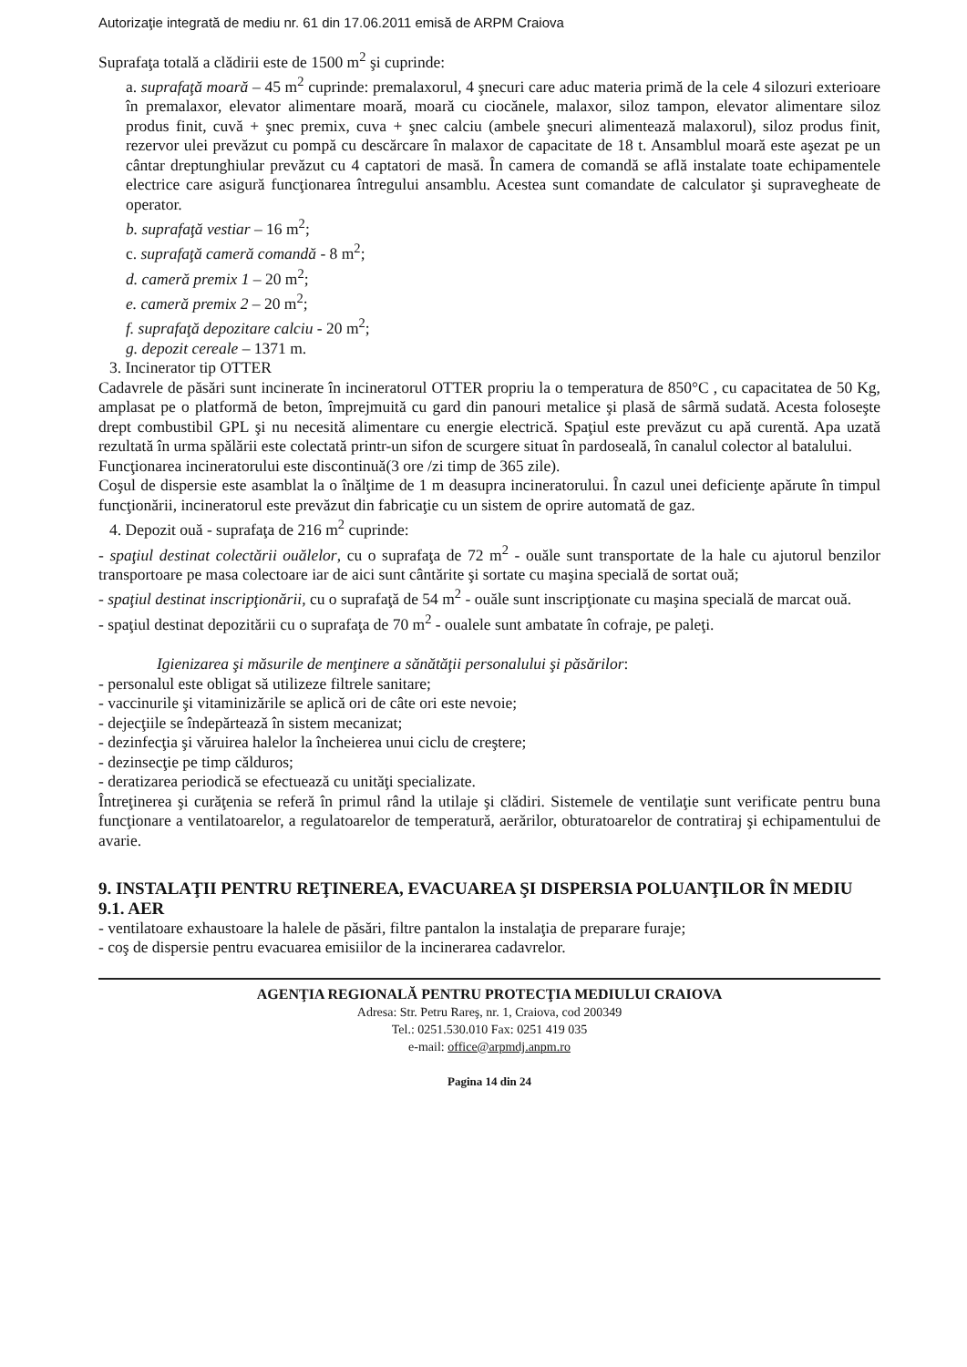Autorizaţie integrată de mediu nr. 61 din 17.06.2011 emisă de ARPM Craiova
Suprafaţa totală a clădirii este de 1500 m<sup>2</sup> şi cuprinde:
a. suprafaţă moară – 45 m<sup>2</sup> cuprinde: premalaxorul, 4 şnecuri care aduc materia primă de la cele 4 silozuri exterioare în premalaxor, elevator alimentare moară, moară cu ciocănele, malaxor, siloz tampon, elevator alimentare siloz produs finit, cuvă + şnec premix, cuva + şnec calciu (ambele şnecuri alimentează malaxorul), siloz produs finit, rezervor ulei prevăzut cu pompă cu descărcare în malaxor de capacitate de 18 t. Ansamblul moară este aşezat pe un cântar dreptunghiular prevăzut cu 4 captatori de masă. În camera de comandă se află instalate toate echipamentele electrice care asigură funcţionarea întregului ansamblu. Acestea sunt comandate de calculator şi supravegheate de operator.
b. suprafaţă vestiar – 16 m<sup>2</sup>;
c. suprafaţă cameră comandă - 8 m<sup>2</sup>;
d. cameră premix 1 – 20 m<sup>2</sup>;
e. cameră premix 2 – 20 m<sup>2</sup>;
f. suprafaţă depozitare calciu - 20 m<sup>2</sup>;
g. depozit cereale – 1371 m.
3. Incinerator tip OTTER
Cadavrele de păsări sunt incinerate în incineratorul OTTER propriu la o temperatura de 850°C , cu capacitatea de 50 Kg, amplasat pe o platformă de beton, împrejmuită cu gard din panouri metalice şi plasă de sârmă sudată. Acesta foloseşte drept combustibil GPL şi nu necesită alimentare cu energie electrică. Spaţiul este prevăzut cu apă curentă. Apa uzată rezultată în urma spălării este colectată printr-un sifon de scurgere situat în pardoseală, în canalul colector al batalului.
Funcţionarea incineratorului este discontinuă(3 ore /zi timp de 365 zile).
Coşul de dispersie este asamblat la o înălţime de 1 m deasupra incineratorului. În cazul unei deficienţe apărute în timpul funcţionării, incineratorul este prevăzut din fabricaţie cu un sistem de oprire automată de gaz.
4. Depozit ouă - suprafaţa de 216 m<sup>2</sup> cuprinde:
- spaţiul destinat colectării ouălelor, cu o suprafaţa de 72 m<sup>2</sup> - ouăle sunt transportate de la hale cu ajutorul benzilor transportoare pe masa colectoare iar de aici sunt cântărite şi sortate cu maşina specială de sortat ouă;
- spaţiul destinat inscripţionării, cu o suprafaţă de 54 m<sup>2</sup> - ouăle sunt inscripţionate cu maşina specială de marcat ouă.
- spaţiul destinat depozitării cu o suprafaţa de 70 m<sup>2</sup> - oualele sunt ambatate în cofraje, pe paleţi.
Igienizarea şi măsurile de menţinere a sănătăţii personalului şi păsărilor:
- personalul este obligat să utilizeze filtrele sanitare;
- vaccinurile şi vitaminizările se aplică ori de câte ori este nevoie;
- dejecţiile se îndepărtează în sistem mecanizat;
- dezinfecţia şi văruirea halelor la încheierea unui ciclu de creştere;
- dezinsecţie pe timp călduros;
- deratizarea periodică se efectuează cu unităţi specializate.
Întreţinerea şi curăţenia se referă în primul rând la utilaje şi clădiri. Sistemele de ventilaţie sunt verificate pentru buna funcţionare a ventilatoarelor, a regulatoarelor de temperatură, aerărilor, obturatoarelor de contratiraj şi echipamentului de avarie.
9. INSTALAŢII PENTRU REŢINEREA, EVACUAREA ŞI DISPERSIA POLUANŢILOR ÎN MEDIU
9.1. AER
- ventilatoare exhaustoare la halele de păsări, filtre pantalon la instalaţia de preparare furaje;
- coş de dispersie pentru evacuarea emisiilor de la incinerarea cadavrelor.
AGENŢIA REGIONALĂ PENTRU PROTECŢIA MEDIULUI CRAIOVA
Adresa: Str. Petru Rareş, nr. 1, Craiova, cod 200349
Tel.: 0251.530.010 Fax: 0251 419 035
e-mail: office@arpmdj.anpm.ro
Pagina 14 din 24